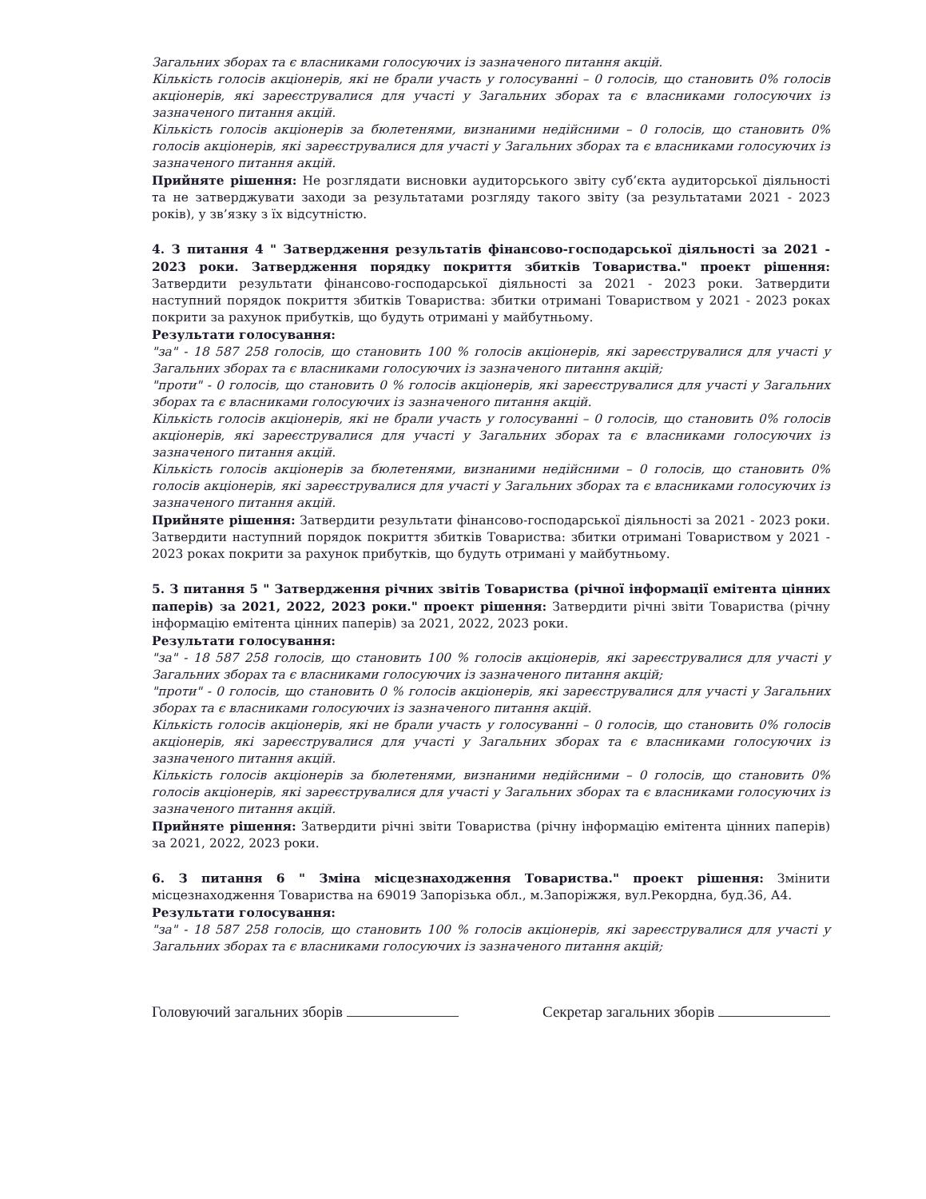Загальних зборах та є власниками голосуючих із зазначеного питання акцій.
Кількість голосів акціонерів, які не брали участь у голосуванні – 0 голосів, що становить 0% голосів акціонерів, які зареєструвалися для участі у Загальних зборах та є власниками голосуючих із зазначеного питання акцій.
Кількість голосів акціонерів за бюлетенями, визнаними недійсними – 0 голосів, що становить 0% голосів акціонерів, які зареєструвалися для участі у Загальних зборах та є власниками голосуючих із зазначеного питання акцій.
Прийняте рішення: Не розглядати висновки аудиторського звіту суб’єкта аудиторської діяльності та не затверджувати заходи за результатами розгляду такого звіту (за результатами 2021 - 2023 років), у зв’язку з їх відсутністю.
4. З питання 4 " Затвердження результатів фінансово-господарської діяльності за 2021 - 2023 роки. Затвердження порядку покриття збитків Товариства." проект рішення: Затвердити результати фінансово-господарської діяльності за 2021 - 2023 роки. Затвердити наступний порядок покриття збитків Товариства: збитки отримані Товариством у 2021 - 2023 роках покрити за рахунок прибутків, що будуть отримані у майбутньому.
Результати голосування:
"за" - 18 587 258 голосів, що становить 100 % голосів акціонерів, які зареєструвалися для участі у Загальних зборах та є власниками голосуючих із зазначеного питання акцій;
"проти" - 0 голосів, що становить 0 % голосів акціонерів, які зареєструвалися для участі у Загальних зборах та є власниками голосуючих із зазначеного питання акцій.
Кількість голосів акціонерів, які не брали участь у голосуванні – 0 голосів, що становить 0% голосів акціонерів, які зареєструвалися для участі у Загальних зборах та є власниками голосуючих із зазначеного питання акцій.
Кількість голосів акціонерів за бюлетенями, визнаними недійсними – 0 голосів, що становить 0% голосів акціонерів, які зареєструвалися для участі у Загальних зборах та є власниками голосуючих із зазначеного питання акцій.
Прийняте рішення: Затвердити результати фінансово-господарської діяльності за 2021 - 2023 роки. Затвердити наступний порядок покриття збитків Товариства: збитки отримані Товариством у 2021 - 2023 роках покрити за рахунок прибутків, що будуть отримані у майбутньому.
5. З питання 5 " Затвердження річних звітів Товариства (річної інформації емітента цінних паперів) за 2021, 2022, 2023 роки." проект рішення: Затвердити річні звіти Товариства (річну інформацію емітента цінних паперів) за 2021, 2022, 2023 роки.
Результати голосування:
"за" - 18 587 258 голосів, що становить 100 % голосів акціонерів, які зареєструвалися для участі у Загальних зборах та є власниками голосуючих із зазначеного питання акцій;
"проти" - 0 голосів, що становить 0 % голосів акціонерів, які зареєструвалися для участі у Загальних зборах та є власниками голосуючих із зазначеного питання акцій.
Кількість голосів акціонерів, які не брали участь у голосуванні – 0 голосів, що становить 0% голосів акціонерів, які зареєструвалися для участі у Загальних зборах та є власниками голосуючих із зазначеного питання акцій.
Кількість голосів акціонерів за бюлетенями, визнаними недійсними – 0 голосів, що становить 0% голосів акціонерів, які зареєструвалися для участі у Загальних зборах та є власниками голосуючих із зазначеного питання акцій.
Прийняте рішення: Затвердити річні звіти Товариства (річну інформацію емітента цінних паперів) за 2021, 2022, 2023 роки.
6. З питання 6 " Зміна місцезнаходження Товариства." проект рішення: Змінити місцезнаходження Товариства на 69019 Запорізька обл., м.Запоріжжя, вул.Рекордна, буд.36, А4.
Результати голосування:
"за" - 18 587 258 голосів, що становить 100 % голосів акціонерів, які зареєструвалися для участі у Загальних зборах та є власниками голосуючих із зазначеного питання акцій;
Головуючий загальних зборів Секретар загальних зборів